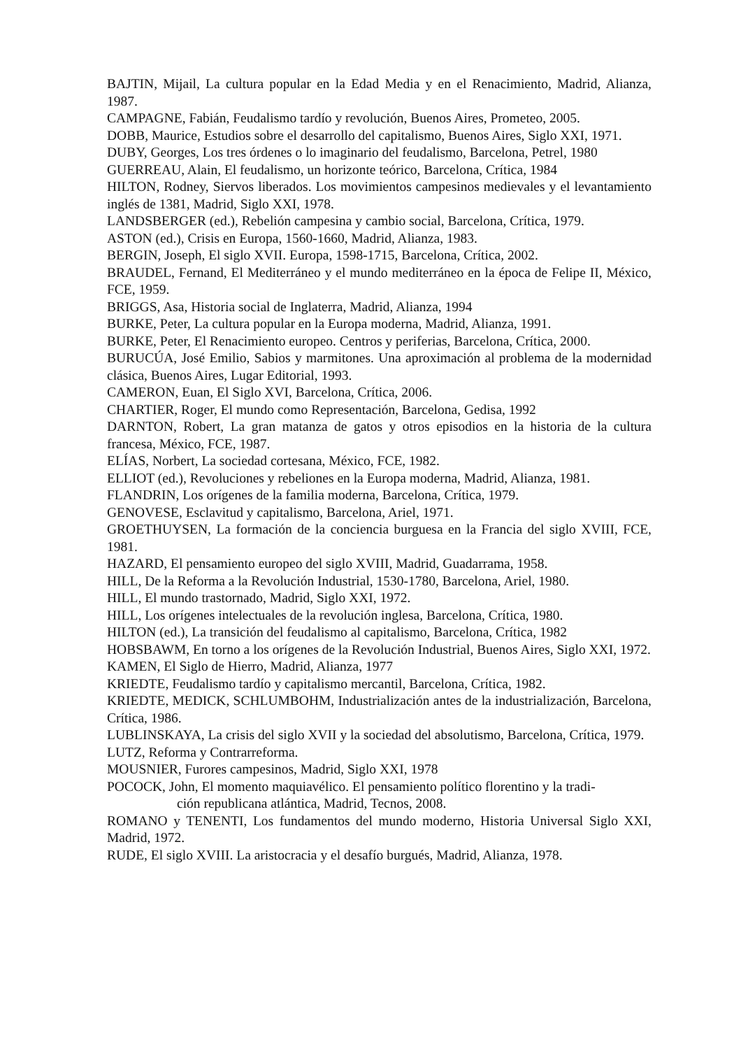BAJTIN, Mijail, La cultura popular en la Edad Media y en el Renacimiento, Madrid, Alianza, 1987.
CAMPAGNE, Fabián, Feudalismo tardío y revolución, Buenos Aires, Prometeo, 2005.
DOBB, Maurice, Estudios sobre el desarrollo del capitalismo, Buenos Aires, Siglo XXI, 1971.
DUBY, Georges, Los tres órdenes o lo imaginario del feudalismo, Barcelona, Petrel, 1980
GUERREAU, Alain, El feudalismo, un horizonte teórico, Barcelona, Crítica, 1984
HILTON, Rodney, Siervos liberados. Los movimientos campesinos medievales y el levantamiento inglés de 1381, Madrid, Siglo XXI, 1978.
LANDSBERGER (ed.), Rebelión campesina y cambio social, Barcelona, Crítica, 1979.
ASTON (ed.), Crisis en Europa, 1560-1660, Madrid, Alianza, 1983.
BERGIN, Joseph, El siglo XVII. Europa, 1598-1715, Barcelona, Crítica, 2002.
BRAUDEL, Fernand, El Mediterráneo y el mundo mediterráneo en la época de Felipe II, México, FCE, 1959.
BRIGGS, Asa, Historia social de Inglaterra, Madrid, Alianza, 1994
BURKE, Peter, La cultura popular en la Europa moderna, Madrid, Alianza, 1991.
BURKE, Peter, El Renacimiento europeo. Centros y periferias, Barcelona, Crítica, 2000.
BURUCÚA, José Emilio, Sabios y marmitones. Una aproximación al problema de la modernidad clásica, Buenos Aires, Lugar Editorial, 1993.
CAMERON, Euan, El Siglo XVI, Barcelona, Crítica, 2006.
CHARTIER, Roger, El mundo como Representación, Barcelona, Gedisa, 1992
DARNTON, Robert, La gran matanza de gatos y otros episodios en la historia de la cultura francesa, México, FCE, 1987.
ELÍAS, Norbert, La sociedad cortesana, México, FCE, 1982.
ELLIOT (ed.), Revoluciones y rebeliones en la Europa moderna, Madrid, Alianza, 1981.
FLANDRIN, Los orígenes de la familia moderna, Barcelona, Crítica, 1979.
GENOVESE, Esclavitud y capitalismo, Barcelona, Ariel, 1971.
GROETHUYSEN, La formación de la conciencia burguesa en la Francia del siglo XVIII, FCE, 1981.
HAZARD, El pensamiento europeo del siglo XVIII, Madrid, Guadarrama, 1958.
HILL, De la Reforma a la Revolución Industrial, 1530-1780, Barcelona, Ariel, 1980.
HILL, El mundo trastornado, Madrid, Siglo XXI, 1972.
HILL, Los orígenes intelectuales de la revolución inglesa, Barcelona, Crítica, 1980.
HILTON (ed.), La transición del feudalismo al capitalismo, Barcelona, Crítica, 1982
HOBSBAWM, En torno a los orígenes de la Revolución Industrial, Buenos Aires, Siglo XXI, 1972.
KAMEN, El Siglo de Hierro, Madrid, Alianza, 1977
KRIEDTE, Feudalismo tardío y capitalismo mercantil, Barcelona, Crítica, 1982.
KRIEDTE, MEDICK, SCHLUMBOHM, Industrialización antes de la industrialización, Barcelona, Crítica, 1986.
LUBLINSKAYA, La crisis del siglo XVII y la sociedad del absolutismo, Barcelona, Crítica, 1979.
LUTZ, Reforma y Contrarreforma.
MOUSNIER, Furores campesinos, Madrid, Siglo XXI, 1978
POCOCK, John, El momento maquiavélico. El pensamiento político florentino y la tradi-
ción republicana atlántica, Madrid, Tecnos, 2008.
ROMANO y TENENTI, Los fundamentos del mundo moderno, Historia Universal Siglo XXI, Madrid, 1972.
RUDE, El siglo XVIII. La aristocracia y el desafío burgués, Madrid, Alianza, 1978.